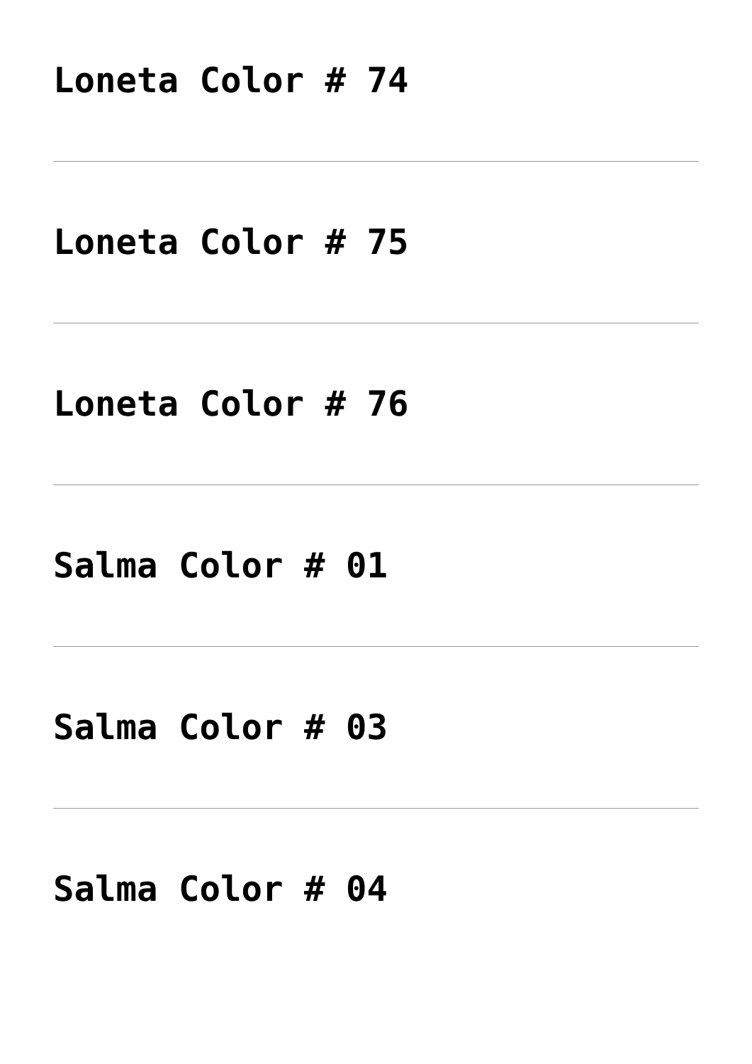Loneta Color # 74
Loneta Color # 75
Loneta Color # 76
Salma Color # 01
Salma Color # 03
Salma Color # 04